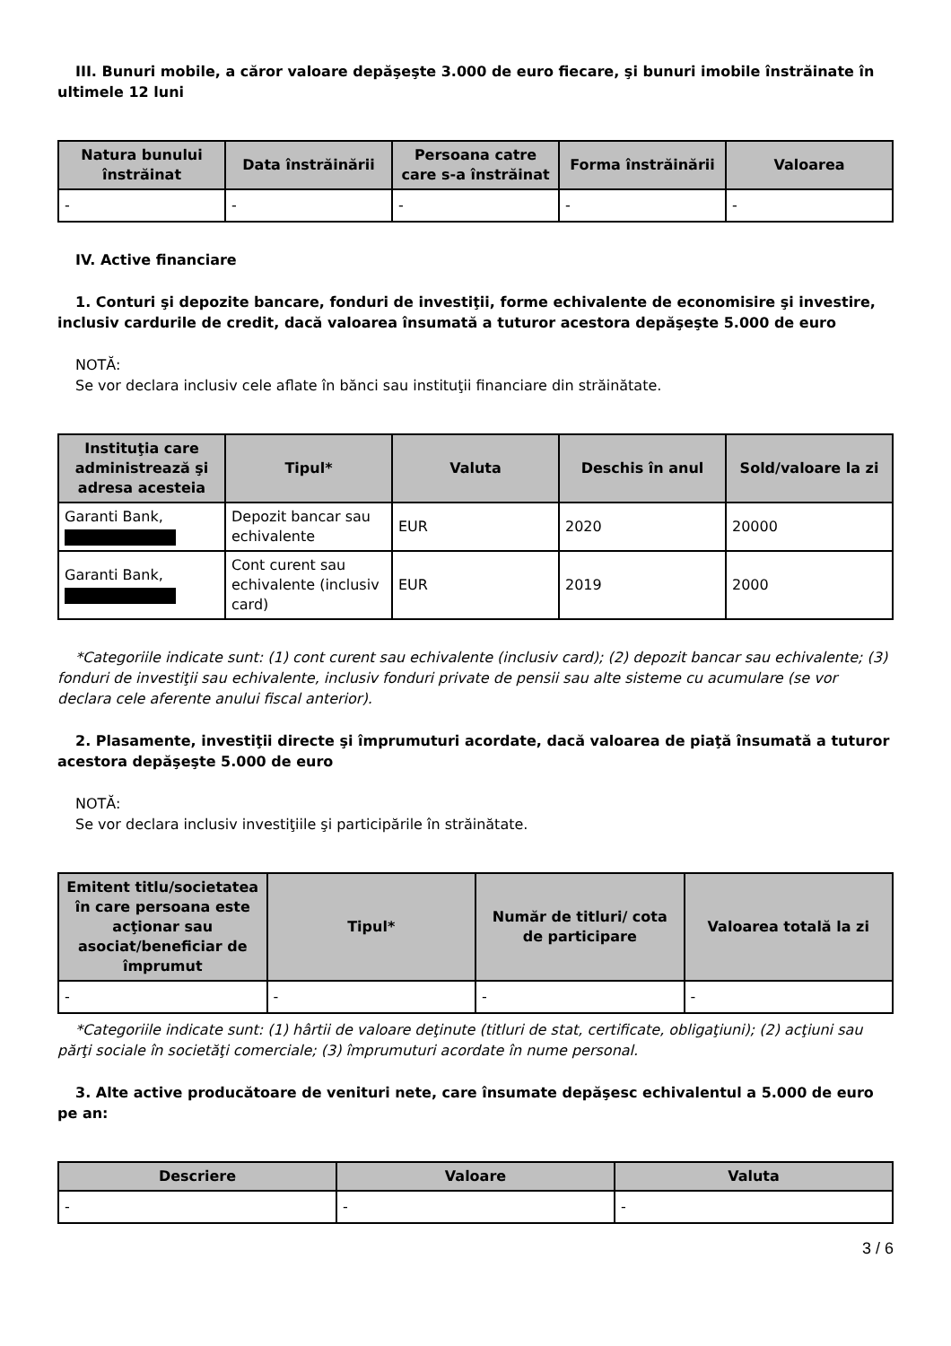III. Bunuri mobile, a căror valoare depăşeşte 3.000 de euro fiecare, şi bunuri imobile înstrăinate în ultimele 12 luni
| Natura bunului înstrăinat | Data înstrăinării | Persoana catre care s-a înstrăinat | Forma înstrăinării | Valoarea |
| --- | --- | --- | --- | --- |
| - | - | - | - | - |
IV. Active financiare
1. Conturi şi depozite bancare, fonduri de investiţii, forme echivalente de economisire şi investire, inclusiv cardurile de credit, dacă valoarea însumată a tuturor acestora depăşeşte 5.000 de euro
NOTĂ:
Se vor declara inclusiv cele aflate în bănci sau instituţii financiare din străinătate.
| Instituţia care administrează şi adresa acesteia | Tipul* | Valuta | Deschis în anul | Sold/valoare la zi |
| --- | --- | --- | --- | --- |
| Garanti Bank, | Depozit bancar sau echivalente | EUR | 2020 | 20000 |
| Garanti Bank, | Cont curent sau echivalente (inclusiv card) | EUR | 2019 | 2000 |
*Categoriile indicate sunt: (1) cont curent sau echivalente (inclusiv card); (2) depozit bancar sau echivalente; (3) fonduri de investiţii sau echivalente, inclusiv fonduri private de pensii sau alte sisteme cu acumulare (se vor declara cele aferente anului fiscal anterior).
2. Plasamente, investiţii directe şi împrumuturi acordate, dacă valoarea de piaţă însumată a tuturor acestora depăşeşte 5.000 de euro
NOTĂ:
Se vor declara inclusiv investiţiile şi participările în străinătate.
| Emitent titlu/societatea în care persoana este acţionar sau asociat/beneficiar de împrumut | Tipul* | Număr de titluri/ cota de participare | Valoarea totală la zi |
| --- | --- | --- | --- |
| - | - | - | - |
*Categoriile indicate sunt: (1) hârtii de valoare deţinute (titluri de stat, certificate, obligaţiuni); (2) acţiuni sau părţi sociale în societăţi comerciale; (3) împrumuturi acordate în nume personal.
3. Alte active producătoare de venituri nete, care însumate depăşesc echivalentul a 5.000 de euro pe an:
| Descriere | Valoare | Valuta |
| --- | --- | --- |
| - | - | - |
3 / 6